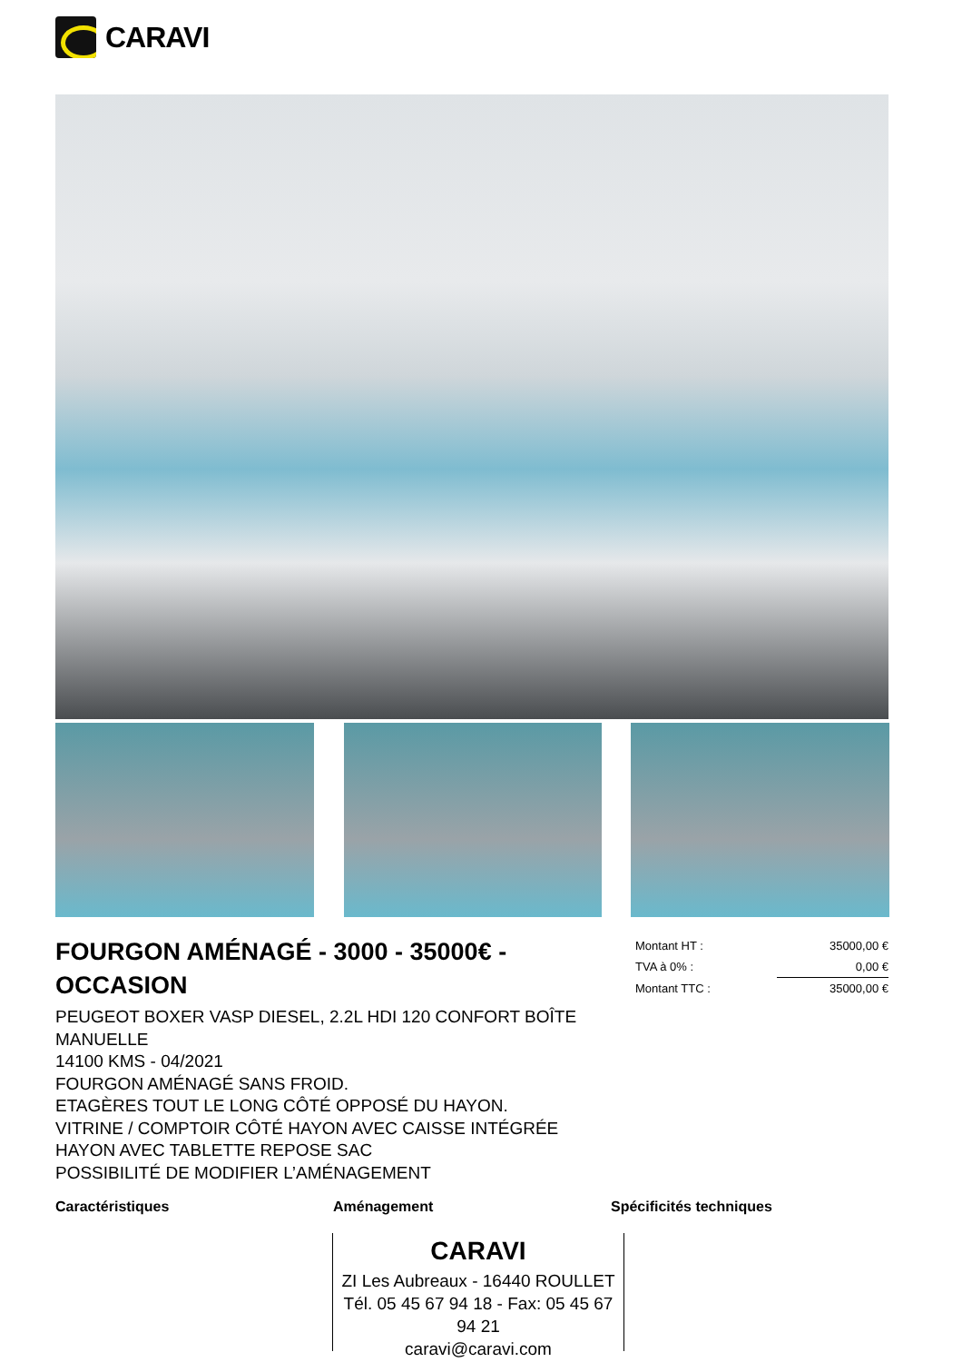CARAVI
FOURGON AMÉNAGÉ - 3000 - 35000€ - OCCASION
PEUGEOT BOXER VASP DIESEL, 2.2L HDI 120 CONFORT BOÎTE MANUELLE
14100 KMS - 04/2021
FOURGON AMÉNAGÉ SANS FROID.
ETAGÈRES TOUT LE LONG CÔTÉ OPPOSÉ DU HAYON.
VITRINE / COMPTOIR CÔTÉ HAYON AVEC CAISSE INTÉGRÉE
HAYON AVEC TABLETTE REPOSE SAC
POSSIBILITÉ DE MODIFIER L’AMÉNAGEMENT
| Montant HT : | 35000,00 € |
| TVA à 0% : | 0,00 € |
| Montant TTC : | 35000,00 € |
Caractéristiques Aménagement Spécificités techniques
CARAVI
ZI Les Aubreaux - 16440 ROULLET
Tél. 05 45 67 94 18 - Fax: 05 45 67 94 21
caravi@caravi.com